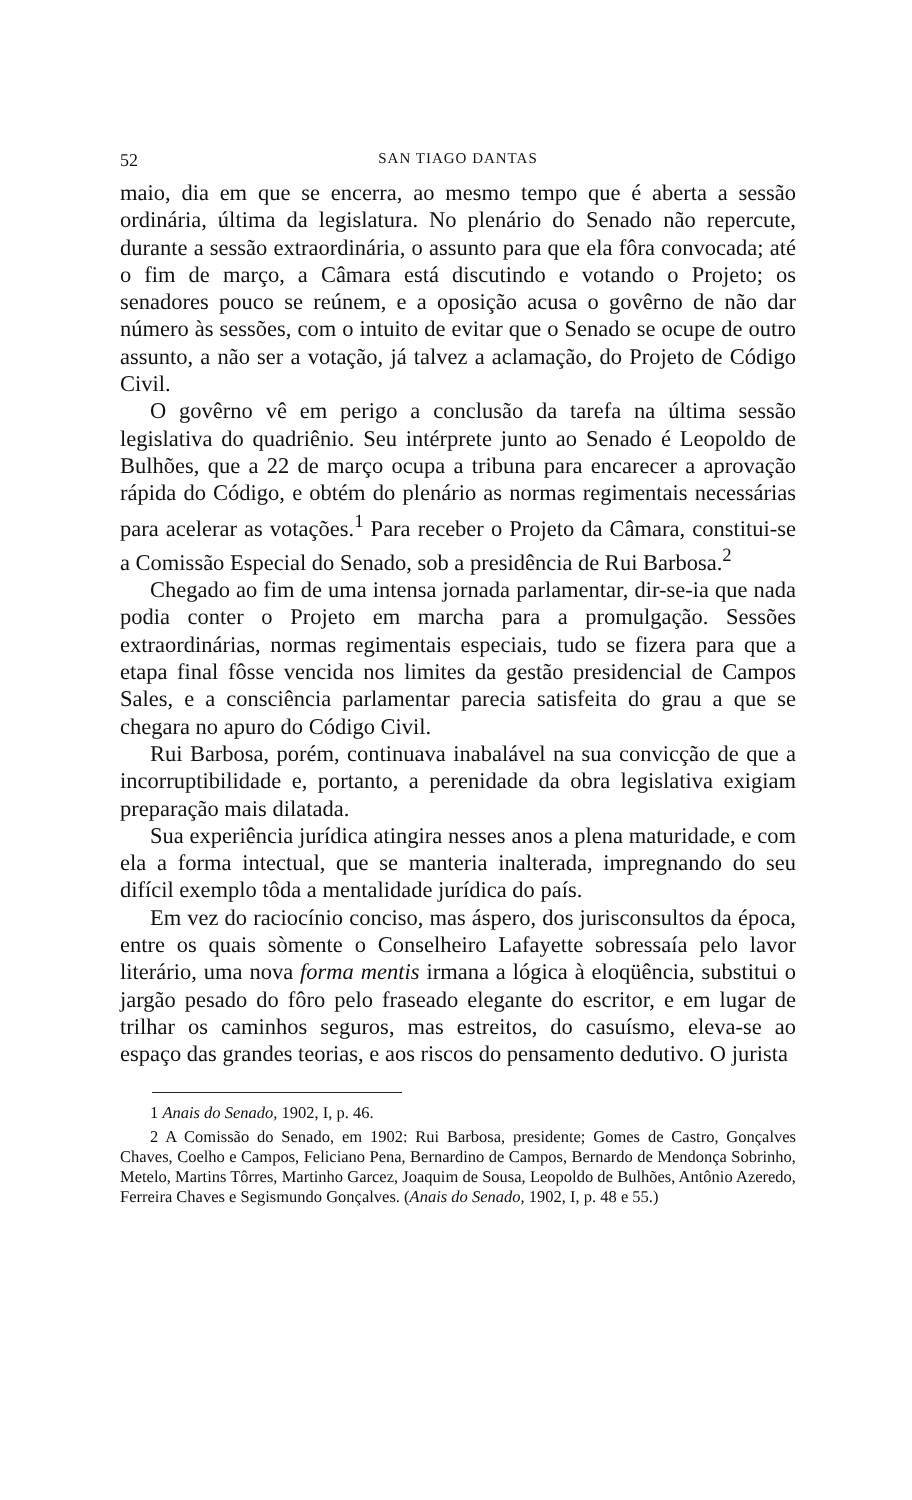52 SAN TIAGO DANTAS
maio, dia em que se encerra, ao mesmo tempo que é aberta a sessão ordinária, última da legislatura. No plenário do Senado não repercute, durante a sessão extraordinária, o assunto para que ela fôra convocada; até o fim de março, a Câmara está discutindo e votando o Projeto; os senadores pouco se reúnem, e a oposição acusa o govêrno de não dar número às sessões, com o intuito de evitar que o Senado se ocupe de outro assunto, a não ser a votação, já talvez a aclamação, do Projeto de Código Civil.
O govêrno vê em perigo a conclusão da tarefa na última sessão legislativa do quadriênio. Seu intérprete junto ao Senado é Leopoldo de Bulhões, que a 22 de março ocupa a tribuna para encarecer a aprovação rápida do Código, e obtém do plenário as normas regimentais necessárias para acelerar as votações.<sup>1</sup> Para receber o Projeto da Câmara, constitui-se a Comissão Especial do Senado, sob a presidência de Rui Barbosa.<sup>2</sup>
Chegado ao fim de uma intensa jornada parlamentar, dir-se-ia que nada podia conter o Projeto em marcha para a promulgação. Sessões extraordinárias, normas regimentais especiais, tudo se fizera para que a etapa final fôsse vencida nos limites da gestão presidencial de Campos Sales, e a consciência parlamentar parecia satisfeita do grau a que se chegara no apuro do Código Civil.
Rui Barbosa, porém, continuava inabalável na sua convicção de que a incorruptibilidade e, portanto, a perenidade da obra legislativa exigiam preparação mais dilatada.
Sua experiência jurídica atingira nesses anos a plena maturidade, e com ela a forma intectual, que se manteria inalterada, impregnando do seu difícil exemplo tôda a mentalidade jurídica do país.
Em vez do raciocínio conciso, mas áspero, dos jurisconsultos da época, entre os quais sòmente o Conselheiro Lafayette sobressaía pelo lavor literário, uma nova forma mentis irmana a lógica à eloqüência, substitui o jargão pesado do fôro pelo fraseado elegante do escritor, e em lugar de trilhar os caminhos seguros, mas estreitos, do casuísmo, eleva-se ao espaço das grandes teorias, e aos riscos do pensamento dedutivo. O jurista
1 Anais do Senado, 1902, I, p. 46.
2 A Comissão do Senado, em 1902: Rui Barbosa, presidente; Gomes de Castro, Gonçalves Chaves, Coelho e Campos, Feliciano Pena, Bernardino de Campos, Bernardo de Mendonça Sobrinho, Metelo, Martins Tôrres, Martinho Garcez, Joaquim de Sousa, Leopoldo de Bulhões, Antônio Azeredo, Ferreira Chaves e Segismundo Gonçalves. (Anais do Senado, 1902, I, p. 48 e 55.)